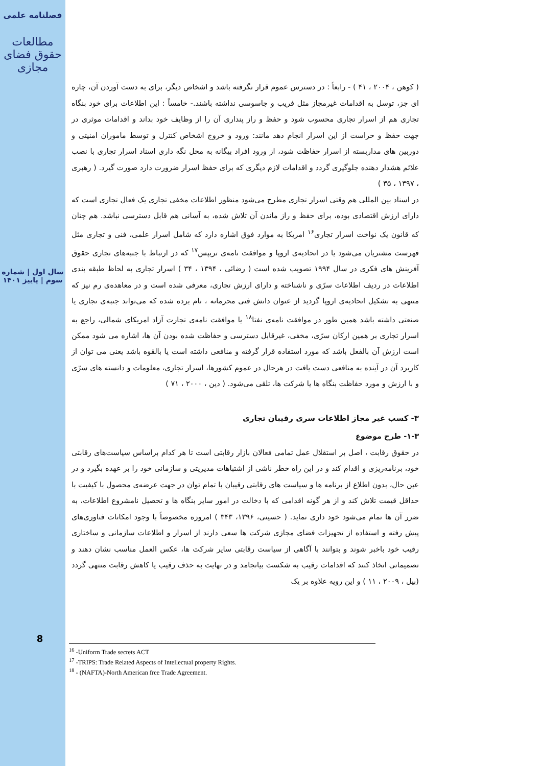فصلنامه علمی
مطالعات حقوق فضای مجازی
سال اول | شماره سوم | پاییز ۱۴۰۱
8
( کوهن ، ۲۰۰۴ ، ۴۱ ) - رابعاً : در دسترس عموم قرار نگرفته باشد و اشخاص دیگر، برای به دست آوردن آن، چاره ای جز، توسل به اقدامات غیرمجاز مثل فریب و جاسوسی نداشته باشند.- خامساً : این اطلاعات برای خود بنگاه تجاری هم از اسرار تجاری محسوب شود و حفظ و راز پنداری آن را از وظایف خود بداند و اقدامات موثری در جهت حفظ و حراست از این اسرار انجام دهد مانند: ورود و خروج اشخاص کنترل و توسط ماموران امنیتی و دوربین های مداربسته از اسرار حفاظت شود، از ورود افراد بیگانه به محل نگه داری اسناد اسرار تجاری با نصب علائم هشدار دهنده جلوگیری گردد و اقدامات لازم دیگری که برای حفظ اسرار ضرورت دارد صورت گیرد. ( رهبری ، ۱۳۹۷ ، ۳۵ )
در اسناد بین المللی هم وقتی اسرار تجاری مطرح می‌شود منظور اطلاعات مخفی تجاری یک فعال تجاری است که دارای ارزش اقتصادی بوده، برای حفظ و راز ماندن آن تلاش شده، به آسانی هم قابل دسترسی نباشد. هم چنان که قانون یک نواخت اسرار تجاری<sup>۱۶</sup> امریکا به موارد فوق اشاره دارد که شامل اسرار علمی، فنی و تجاری مثل فهرست مشتریان می‌شود یا در اتحادیه‌ی اروپا و موافقت نامه‌ی تریپس<sup>۱۷</sup> که در ارتباط با جنبه‌های تجاری حقوق آفرینش های فکری در سال ۱۹۹۴ تصویب شده است ( رضائی ، ۱۳۹۴ ، ۳۴ ) اسرار تجاری به لحاظ طبقه بندی اطلاعات در ردیف اطلاعات سرّی و ناشناخته و دارای ارزش تجاری، معرفی شده است و در معاهده‌ی رم نیز که منتهی به تشکیل اتحادیه‌ی اروپا گردید از عنوان دانش فنی محرمانه ، نام برده شده که می‌تواند جنبه‌ی تجاری یا صنعتی داشته باشد همین طور در موافقت نامه‌ی نفتا<sup>۱۸</sup> یا موافقت نامه‌ی تجارت آزاد امریکای شمالی، راجع به اسرار تجاری بر همین ارکان سرّی، مخفی، غیرقابل دسترسی و حفاظت شده بودن آن ها، اشاره می شود ممکن است ارزش آن بالفعل باشد که مورد استفاده قرار گرفته و منافعی داشته است یا بالقوه باشد یعنی می توان از کاربرد آن در آینده به منافعی دست یافت در هرحال در عموم کشورها، اسرار تجاری، معلومات و دانسته های سرّی و با ارزش و مورد حفاظت بنگاه ها یا شرکت ها، تلقی می‌شود. ( دین ، ۲۰۰۰ ، ۷۱ )
۳- کسب غیر مجاز اطلاعات سری رقیبان تجاری
۱-۳- طرح موضوع
در حقوق رقابت ، اصل بر استقلال عمل تمامی فعالان بازار رقابتی است تا هر کدام براساس سیاست‌های رقابتی خود، برنامه‌ریزی و اقدام کند و در این راه خطر ناشی از اشتباهات مدیریتی و سازمانی خود را بر عهده بگیرد و در عین حال، بدون اطلاع از برنامه ها و سیاست های رقابتی رقیبان با تمام توان در جهت عرضه‌ی محصول با کیفیت با حداقل قیمت تلاش کند و از هر گونه اقدامی که با دخالت در امور سایر بنگاه ها و تحصیل نامشروع اطلاعات، به ضرر آن ها تمام می‌شود خود داری نماید. ( حسینی، ۱۳۹۶، ۳۴۳ ) امروزه مخصوصاً با وجود امکانات فناوری‌های پیش رفته و استفاده از تجهیزات فضای مجازی شرکت ها سعی دارند از اسرار و اطلاعات سازمانی و ساختاری رقیب خود باخبر شوند و بتوانند با آگاهی از سیاست رقابتی سایر شرکت ها، عکس العمل مناسب نشان دهند و تصمیماتی اتخاذ کنند که اقدامات رقیب به شکست بیانجامد و در نهایت به حذف رقیب یا کاهش رقابت منتهی گردد (بیل ، ۲۰۰۹ ، ۱۱ ) و این رویه علاوه بر یک
<sup>16</sup> -Uniform Trade secrets ACT
<sup>17</sup> -TRIPS: Trade Related Aspects of Intellectual property Rights.
<sup>18</sup> - (NAFTA)-North American free Trade Agreement.